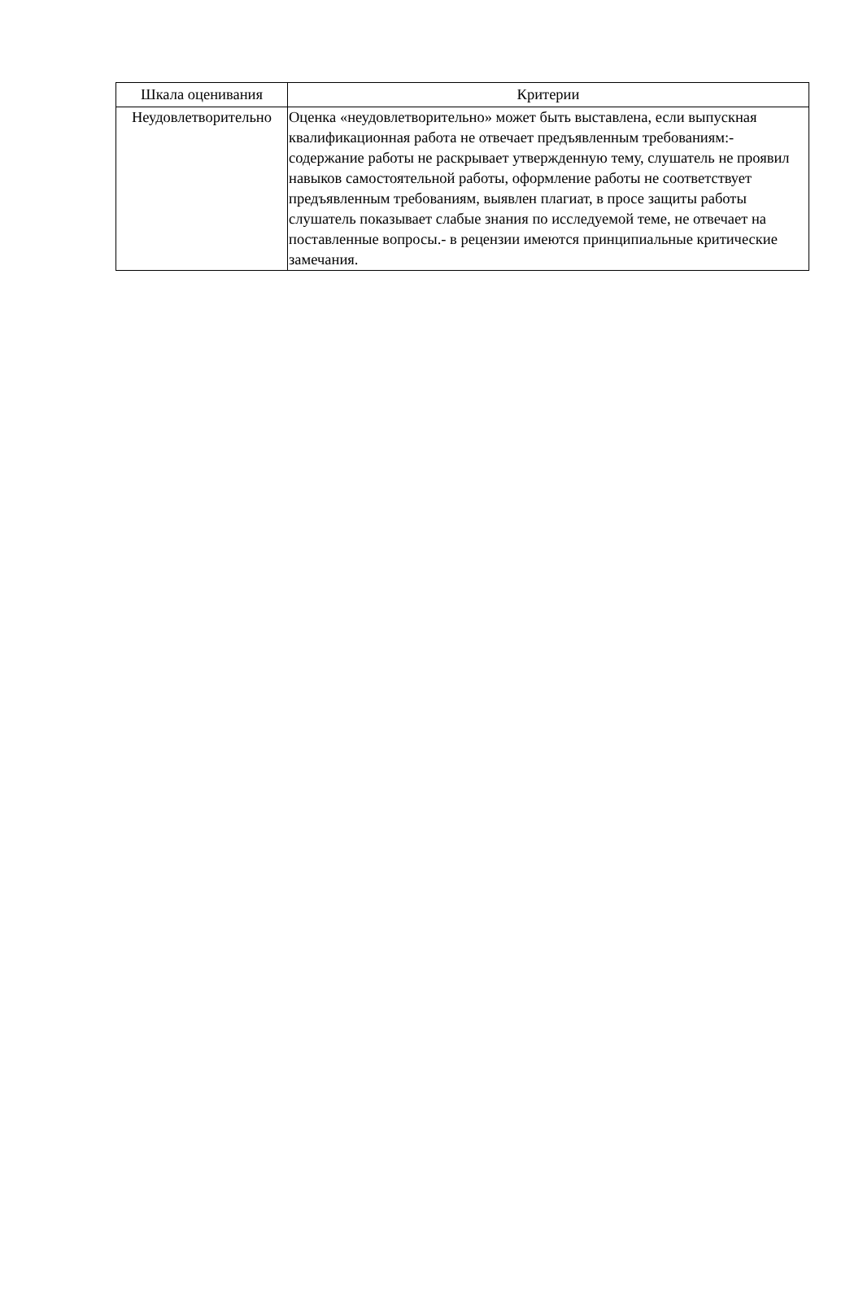| Шкала оценивания | Критерии |
| --- | --- |
| Неудовлетворительно | Оценка «неудовлетворительно» может быть выставлена, если выпускная квалификационная работа не отвечает предъявленным требованиям:- содержание работы не раскрывает утвержденную тему, слушатель не проявил навыков самостоятельной работы, оформление работы не соответствует предъявленным требованиям, выявлен плагиат, в просе защиты работы слушатель показывает слабые знания по исследуемой теме, не отвечает на поставленные вопросы.- в рецензии имеются принципиальные критические замечания. |